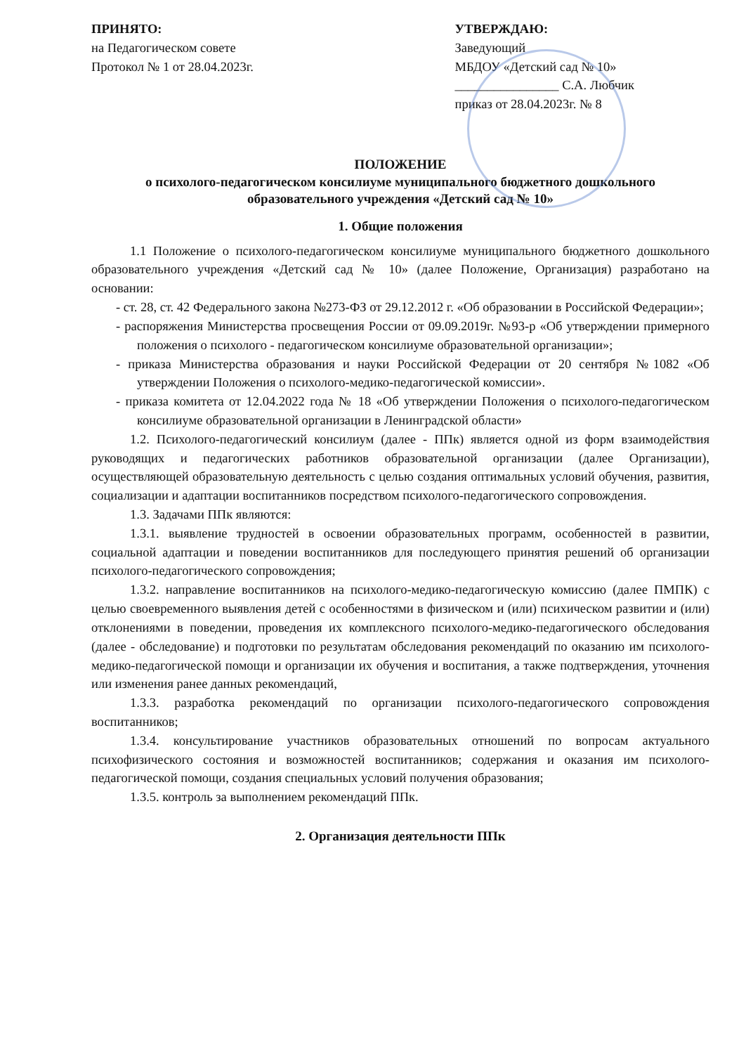ПРИНЯТО:
на Педагогическом совете
Протокол № 1 от 28.04.2023г.
УТВЕРЖДАЮ:
Заведующий
МБДОУ «Детский сад № 10»
________________ С.А. Любчик
приказ от 28.04.2023г. № 8
ПОЛОЖЕНИЕ
о психолого-педагогическом консилиуме муниципального бюджетного дошкольного образовательного учреждения «Детский сад № 10»
1. Общие положения
1.1 Положение о психолого-педагогическом консилиуме муниципального бюджетного дошкольного образовательного учреждения «Детский сад № 10» (далее Положение, Организация) разработано на основании:
- ст. 28, ст. 42 Федерального закона №273-ФЗ от 29.12.2012 г. «Об образовании в Российской Федерации»;
- распоряжения Министерства просвещения России от 09.09.2019г. №93-р «Об утверждении примерного положения о психолого - педагогическом консилиуме образовательной организации»;
- приказа Министерства образования и науки Российской Федерации от 20 сентября №1082 «Об утверждении Положения о психолого-медико-педагогической комиссии».
- приказа комитета от 12.04.2022 года № 18 «Об утверждении Положения о психолого-педагогическом консилиуме образовательной организации в Ленинградской области»
1.2. Психолого-педагогический консилиум (далее - ППк) является одной из форм взаимодействия руководящих и педагогических работников образовательной организации (далее Организации), осуществляющей образовательную деятельность с целью создания оптимальных условий обучения, развития, социализации и адаптации воспитанников посредством психолого-педагогического сопровождения.
1.3. Задачами ППк являются:
1.3.1. выявление трудностей в освоении образовательных программ, особенностей в развитии, социальной адаптации и поведении воспитанников для последующего принятия решений об организации психолого-педагогического сопровождения;
1.3.2. направление воспитанников на психолого-медико-педагогическую комиссию (далее ПМПК) с целью своевременного выявления детей с особенностями в физическом и (или) психическом развитии и (или) отклонениями в поведении, проведения их комплексного психолого-медико-педагогического обследования (далее - обследование) и подготовки по результатам обследования рекомендаций по оказанию им психолого-медико-педагогической помощи и организации их обучения и воспитания, а также подтверждения, уточнения или изменения ранее данных рекомендаций,
1.3.3. разработка рекомендаций по организации психолого-педагогического сопровождения воспитанников;
1.3.4. консультирование участников образовательных отношений по вопросам актуального психофизического состояния и возможностей воспитанников; содержания и оказания им психолого-педагогической помощи, создания специальных условий получения образования;
1.3.5. контроль за выполнением рекомендаций ППк.
2. Организация деятельности ППк